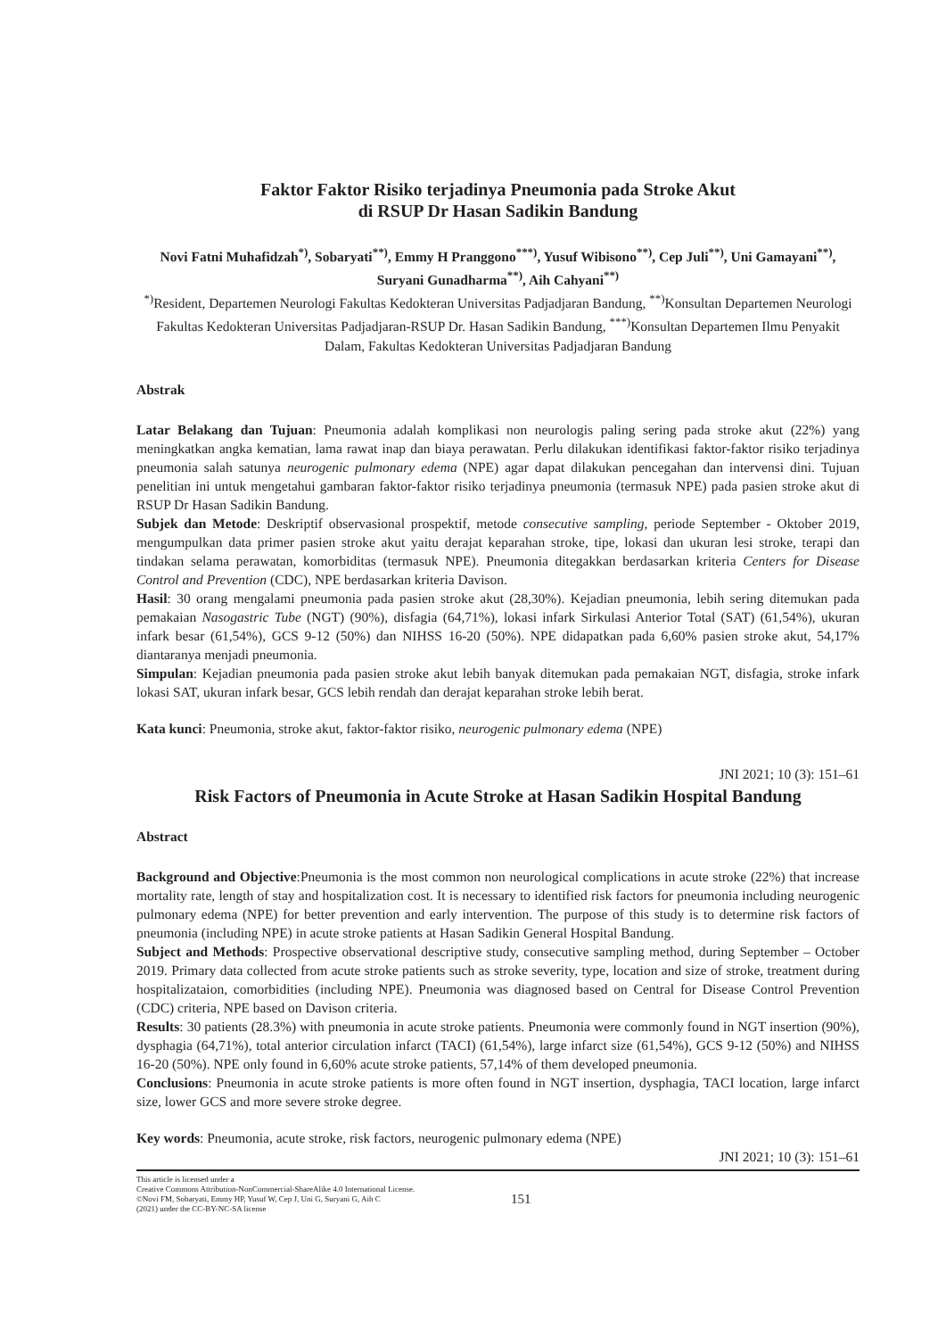Faktor Faktor Risiko terjadinya Pneumonia pada Stroke Akut
di RSUP Dr Hasan Sadikin Bandung
Novi Fatni Muhafidzah<sup>*)</sup>, Sobaryati<sup>**)</sup>, Emmy H Pranggono<sup>***)</sup>, Yusuf Wibisono<sup>**)</sup>, Cep Juli<sup>**)</sup>, Uni Gamayani<sup>**)</sup>, Suryani Gunadharma<sup>**)</sup>, Aih Cahyani<sup>**)</sup>
<sup>*)</sup> Resident, Departemen Neurologi Fakultas Kedokteran Universitas Padjadjaran Bandung, <sup>**)</sup>Konsultan Departemen Neurologi Fakultas Kedokteran Universitas Padjadjaran-RSUP Dr. Hasan Sadikin Bandung, <sup>***)</sup>Konsultan Departemen Ilmu Penyakit Dalam, Fakultas Kedokteran Universitas Padjadjaran Bandung
Abstrak
Latar Belakang dan Tujuan: Pneumonia adalah komplikasi non neurologis paling sering pada stroke akut (22%) yang meningkatkan angka kematian, lama rawat inap dan biaya perawatan. Perlu dilakukan identifikasi faktor-faktor risiko terjadinya pneumonia salah satunya neurogenic pulmonary edema (NPE) agar dapat dilakukan pencegahan dan intervensi dini. Tujuan penelitian ini untuk mengetahui gambaran faktor-faktor risiko terjadinya pneumonia (termasuk NPE) pada pasien stroke akut di RSUP Dr Hasan Sadikin Bandung.
Subjek dan Metode: Deskriptif observasional prospektif, metode consecutive sampling, periode September - Oktober 2019, mengumpulkan data primer pasien stroke akut yaitu derajat keparahan stroke, tipe, lokasi dan ukuran lesi stroke, terapi dan tindakan selama perawatan, komorbiditas (termasuk NPE). Pneumonia ditegakkan berdasarkan kriteria Centers for Disease Control and Prevention (CDC), NPE berdasarkan kriteria Davison.
Hasil: 30 orang mengalami pneumonia pada pasien stroke akut (28,30%). Kejadian pneumonia, lebih sering ditemukan pada pemakaian Nasogastric Tube (NGT) (90%), disfagia (64,71%), lokasi infark Sirkulasi Anterior Total (SAT) (61,54%), ukuran infark besar (61,54%), GCS 9-12 (50%) dan NIHSS 16-20 (50%). NPE didapatkan pada 6,60% pasien stroke akut, 54,17% diantaranya menjadi pneumonia.
Simpulan: Kejadian pneumonia pada pasien stroke akut lebih banyak ditemukan pada pemakaian NGT, disfagia, stroke infark lokasi SAT, ukuran infark besar, GCS lebih rendah dan derajat keparahan stroke lebih berat.
Kata kunci: Pneumonia, stroke akut, faktor-faktor risiko, neurogenic pulmonary edema (NPE)
JNI 2021; 10 (3): 151–61
Risk Factors of Pneumonia in Acute Stroke at Hasan Sadikin Hospital Bandung
Abstract
Background and Objective:Pneumonia is the most common non neurological complications in acute stroke (22%) that increase mortality rate, length of stay and hospitalization cost. It is necessary to identified risk factors for pneumonia including neurogenic pulmonary edema (NPE) for better prevention and early intervention. The purpose of this study is to determine risk factors of pneumonia (including NPE) in acute stroke patients at Hasan Sadikin General Hospital Bandung.
Subject and Methods: Prospective observational descriptive study, consecutive sampling method, during September – October 2019. Primary data collected from acute stroke patients such as stroke severity, type, location and size of stroke, treatment during hospitalizataion, comorbidities (including NPE). Pneumonia was diagnosed based on Central for Disease Control Prevention (CDC) criteria, NPE based on Davison criteria.
Results: 30 patients (28.3%) with pneumonia in acute stroke patients. Pneumonia were commonly found in NGT insertion (90%), dysphagia (64,71%), total anterior circulation infarct (TACI) (61,54%), large infarct size (61,54%), GCS 9-12 (50%) and NIHSS 16-20 (50%). NPE only found in 6,60% acute stroke patients, 57,14% of them developed pneumonia.
Conclusions: Pneumonia in acute stroke patients is more often found in NGT insertion, dysphagia, TACI location, large infarct size, lower GCS and more severe stroke degree.
Key words: Pneumonia, acute stroke, risk factors, neurogenic pulmonary edema (NPE)
JNI 2021; 10 (3): 151–61
This article is licensed under a
Creative Commons Attribution-NonCommercial-ShareAlike 4.0 International License.
©Novi FM, Sobaryati, Emmy HP, Yusuf W, Cep J, Uni G, Suryani G, Aih C
(2021) under the CC-BY-NC-SA license
151